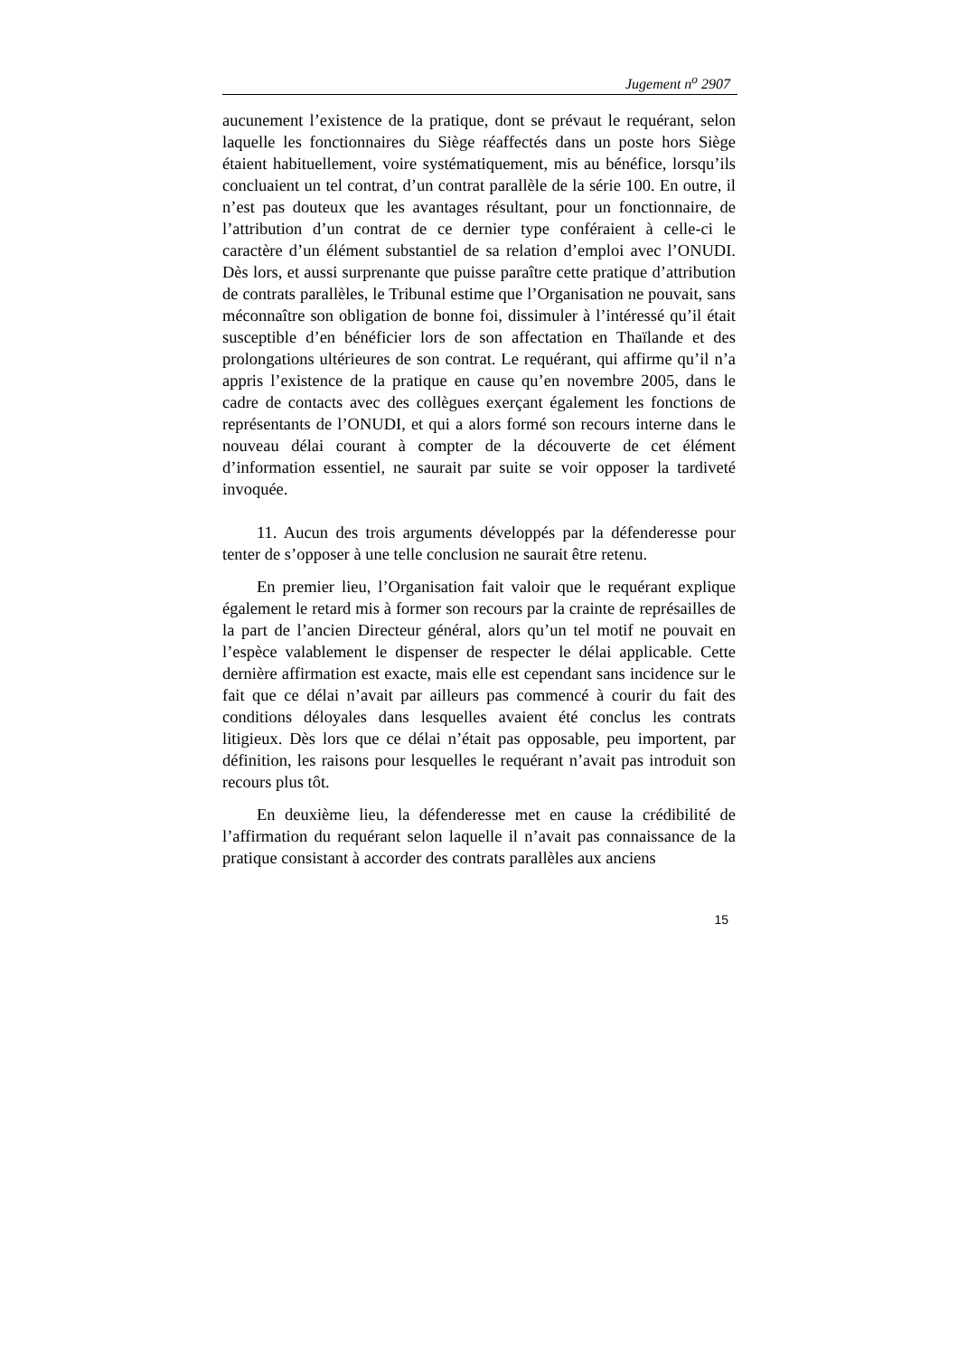Jugement n<sup>o</sup> 2907
aucunement l’existence de la pratique, dont se prévaut le requérant, selon laquelle les fonctionnaires du Siège réaffectés dans un poste hors Siège étaient habituellement, voire systématiquement, mis au bénéfice, lorsqu’ils concluaient un tel contrat, d’un contrat parallèle de la série 100. En outre, il n’est pas douteux que les avantages résultant, pour un fonctionnaire, de l’attribution d’un contrat de ce dernier type conféraient à celle-ci le caractère d’un élément substantiel de sa relation d’emploi avec l’ONUDI. Dès lors, et aussi surprenante que puisse paraître cette pratique d’attribution de contrats parallèles, le Tribunal estime que l’Organisation ne pouvait, sans méconnaître son obligation de bonne foi, dissimuler à l’intéressé qu’il était susceptible d’en bénéficier lors de son affectation en Thaïlande et des prolongations ultérieures de son contrat. Le requérant, qui affirme qu’il n’a appris l’existence de la pratique en cause qu’en novembre 2005, dans le cadre de contacts avec des collègues exerçant également les fonctions de représentants de l’ONUDI, et qui a alors formé son recours interne dans le nouveau délai courant à compter de la découverte de cet élément d’information essentiel, ne saurait par suite se voir opposer la tardiveté invoquée.
11. Aucun des trois arguments développés par la défenderesse pour tenter de s’opposer à une telle conclusion ne saurait être retenu.
En premier lieu, l’Organisation fait valoir que le requérant explique également le retard mis à former son recours par la crainte de représailles de la part de l’ancien Directeur général, alors qu’un tel motif ne pouvait en l’espèce valablement le dispenser de respecter le délai applicable. Cette dernière affirmation est exacte, mais elle est cependant sans incidence sur le fait que ce délai n’avait par ailleurs pas commencé à courir du fait des conditions déloyales dans lesquelles avaient été conclus les contrats litigieux. Dès lors que ce délai n’était pas opposable, peu importent, par définition, les raisons pour lesquelles le requérant n’avait pas introduit son recours plus tôt.
En deuxième lieu, la défenderesse met en cause la crédibilité de l’affirmation du requérant selon laquelle il n’avait pas connaissance de la pratique consistant à accorder des contrats parallèles aux anciens
15